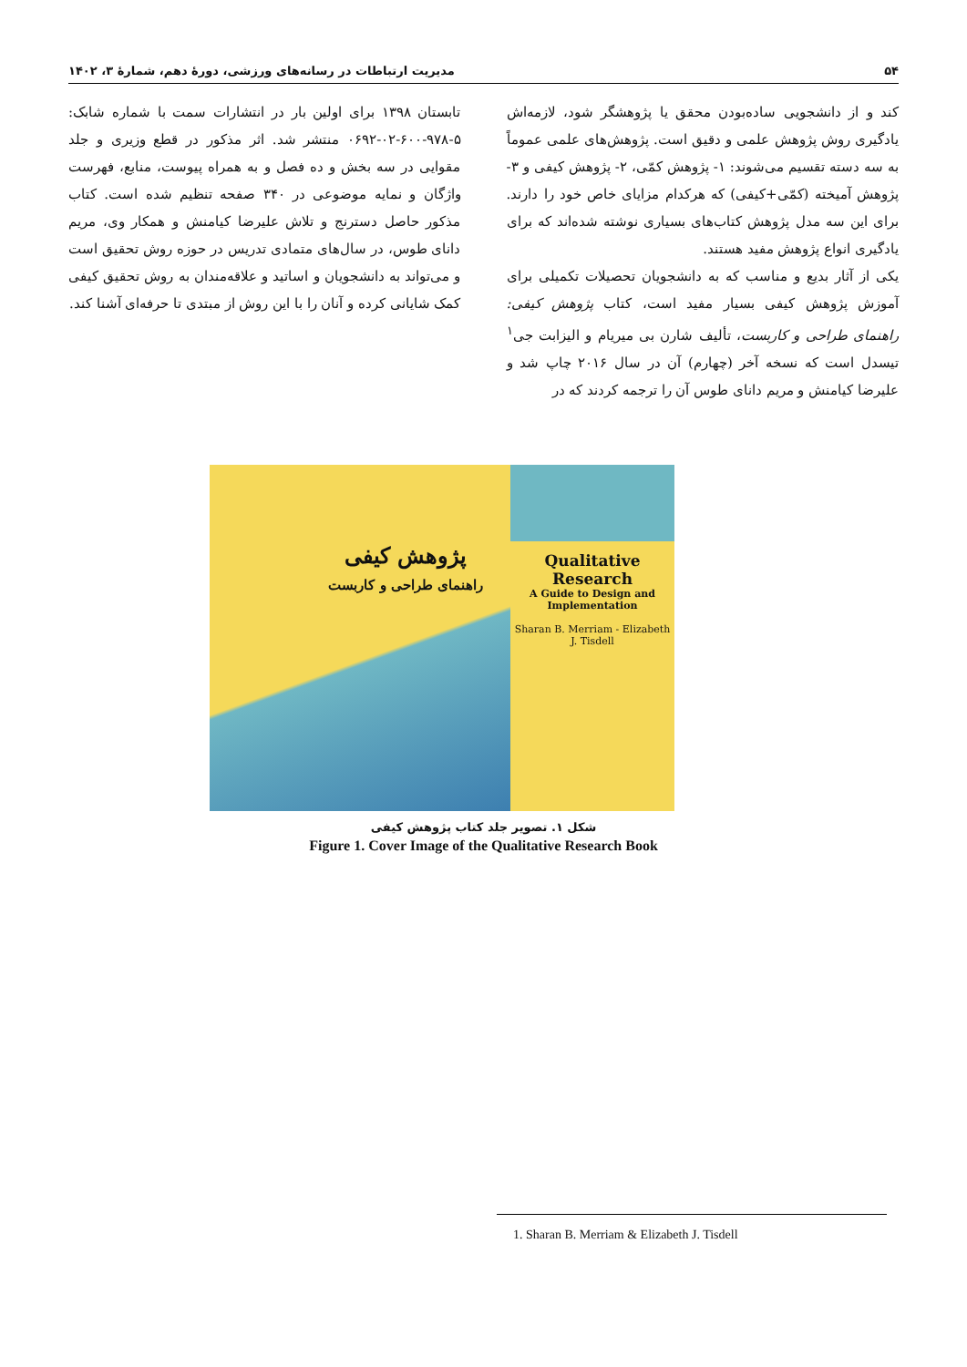۵۴ مدیریت ارتباطات در رسانه‌های ورزشی، دورهٔ دهم، شمارهٔ ۳، ۱۴۰۲
کند و از دانشجویی ساده‌بودن محقق یا پژوهشگر شود، لازمه‌اش یادگیری روش پژوهش علمی و دقیق است. پژوهش‌های علمی عموماً به سه دسته تقسیم می‌شوند: ۱- پژوهش کمّی، ۲- پژوهش کیفی و ۳- پژوهش آمیخته (کمّی+کیفی) که هرکدام مزایای خاص خود را دارند. برای این سه مدل پژوهش کتاب‌های بسیاری نوشته شده‌اند که برای یادگیری انواع پژوهش مفید هستند.
یکی از آثار بدیع و مناسب که به دانشجویان تحصیلات تکمیلی برای آموزش پژوهش کیفی بسیار مفید است، کتاب پژوهش کیفی: راهنمای طراحی و کاربست، تألیف شارن بی میریام و الیزابت جی<sup>۱</sup> تیسدل است که نسخه آخر (چهارم) آن در سال ۲۰۱۶ چاپ شد و علیرضا کیامنش و مریم دانای طوس آن را ترجمه کردند که در
تابستان ۱۳۹۸ برای اولین بار در انتشارات سمت با شماره شابک: ۵-۹۷۸-۶۰۰-۰۲-۰۶۹۲ منتشر شد. اثر مذکور در قطع وزیری و جلد مقوایی در سه بخش و ده فصل و به همراه پیوست، منابع، فهرست واژگان و نمایه موضوعی در ۳۴۰ صفحه تنظیم شده است. کتاب مذکور حاصل دسترنج و تلاش علیرضا کیامنش و همکار وی، مریم دانای طوس، در سال‌های متمادی تدریس در حوزه روش تحقیق است و می‌تواند به دانشجویان و اساتید و علاقه‌مندان به روش تحقیق کیفی کمک شایانی کرده و آنان را با این روش از مبتدی تا حرفه‌ای آشنا کند.
Qualitative Research
A Guide to Design and Implementation
Sharan B. Merriam - Elizabeth J. Tisdell
پژوهش کیفی
راهنمای طراحی و کاربست
شکل ۱. تصویر جلد کتاب پژوهش کیفی
Figure 1. Cover Image of the Qualitative Research Book
1. Sharan B. Merriam & Elizabeth J. Tisdell